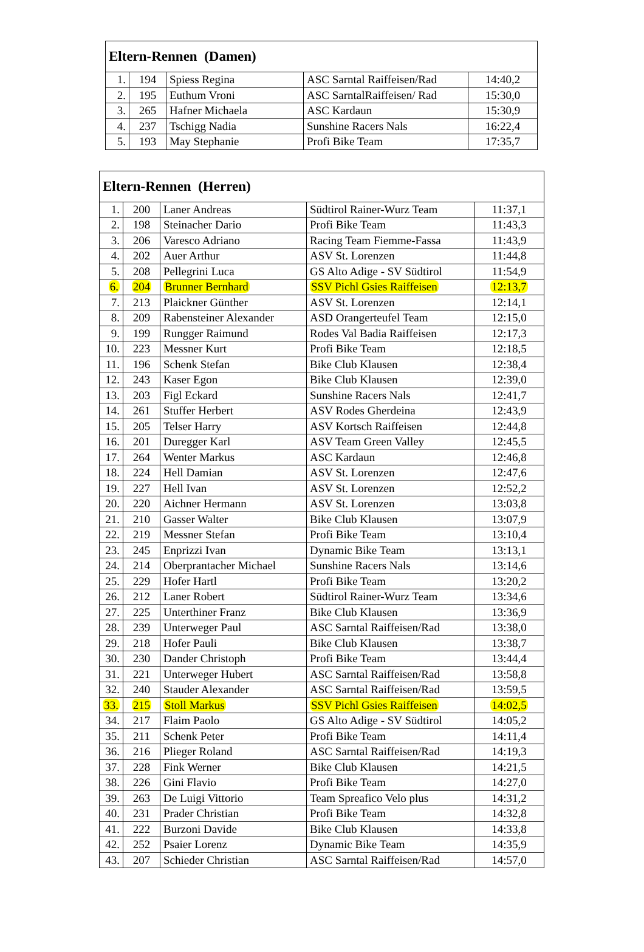| Eltern-Rennen (Damen) | | | | |
| --- | --- | --- | --- | --- |
| 1. | 194 | Spiess Regina | ASC Sarntal Raiffeisen/Rad | 14:40,2 |
| 2. | 195 | Euthum Vroni | ASC SarntalRaiffeisen/ Rad | 15:30,0 |
| 3. | 265 | Hafner Michaela | ASC Kardaun | 15:30,9 |
| 4. | 237 | Tschigg Nadia | Sunshine Racers Nals | 16:22,4 |
| 5. | 193 | May Stephanie | Profi Bike Team | 17:35,7 |
| Eltern-Rennen (Herren) | | | | |
| --- | --- | --- | --- | --- |
| 1. | 200 | Laner Andreas | Südtirol Rainer-Wurz Team | 11:37,1 |
| 2. | 198 | Steinacher Dario | Profi Bike Team | 11:43,3 |
| 3. | 206 | Varesco Adriano | Racing Team Fiemme-Fassa | 11:43,9 |
| 4. | 202 | Auer Arthur | ASV St. Lorenzen | 11:44,8 |
| 5. | 208 | Pellegrini Luca | GS Alto Adige - SV Südtirol | 11:54,9 |
| 6. | 204 | Brunner Bernhard | SSV Pichl Gsies Raiffeisen | 12:13,7 |
| 7. | 213 | Plaickner Günther | ASV St. Lorenzen | 12:14,1 |
| 8. | 209 | Rabensteiner Alexander | ASD Orangerteufel Team | 12:15,0 |
| 9. | 199 | Rungger Raimund | Rodes Val Badia Raiffeisen | 12:17,3 |
| 10. | 223 | Messner Kurt | Profi Bike Team | 12:18,5 |
| 11. | 196 | Schenk Stefan | Bike Club Klausen | 12:38,4 |
| 12. | 243 | Kaser Egon | Bike Club Klausen | 12:39,0 |
| 13. | 203 | Figl Eckard | Sunshine Racers Nals | 12:41,7 |
| 14. | 261 | Stuffer Herbert | ASV Rodes Gherdeina | 12:43,9 |
| 15. | 205 | Telser Harry | ASV Kortsch Raiffeisen | 12:44,8 |
| 16. | 201 | Duregger Karl | ASV Team Green Valley | 12:45,5 |
| 17. | 264 | Wenter Markus | ASC Kardaun | 12:46,8 |
| 18. | 224 | Hell Damian | ASV St. Lorenzen | 12:47,6 |
| 19. | 227 | Hell Ivan | ASV St. Lorenzen | 12:52,2 |
| 20. | 220 | Aichner Hermann | ASV St. Lorenzen | 13:03,8 |
| 21. | 210 | Gasser Walter | Bike Club Klausen | 13:07,9 |
| 22. | 219 | Messner Stefan | Profi Bike Team | 13:10,4 |
| 23. | 245 | Enprizzi Ivan | Dynamic Bike Team | 13:13,1 |
| 24. | 214 | Oberprantacher Michael | Sunshine Racers Nals | 13:14,6 |
| 25. | 229 | Hofer Hartl | Profi Bike Team | 13:20,2 |
| 26. | 212 | Laner Robert | Südtirol Rainer-Wurz Team | 13:34,6 |
| 27. | 225 | Unterthiner Franz | Bike Club Klausen | 13:36,9 |
| 28. | 239 | Unterweger Paul | ASC Sarntal Raiffeisen/Rad | 13:38,0 |
| 29. | 218 | Hofer Pauli | Bike Club Klausen | 13:38,7 |
| 30. | 230 | Dander Christoph | Profi Bike Team | 13:44,4 |
| 31. | 221 | Unterweger Hubert | ASC Sarntal Raiffeisen/Rad | 13:58,8 |
| 32. | 240 | Stauder Alexander | ASC Sarntal Raiffeisen/Rad | 13:59,5 |
| 33. | 215 | Stoll Markus | SSV Pichl Gsies Raiffeisen | 14:02,5 |
| 34. | 217 | Flaim Paolo | GS Alto Adige - SV Südtirol | 14:05,2 |
| 35. | 211 | Schenk Peter | Profi Bike Team | 14:11,4 |
| 36. | 216 | Plieger Roland | ASC Sarntal Raiffeisen/Rad | 14:19,3 |
| 37. | 228 | Fink Werner | Bike Club Klausen | 14:21,5 |
| 38. | 226 | Gini Flavio | Profi Bike Team | 14:27,0 |
| 39. | 263 | De Luigi Vittorio | Team Spreafico Velo plus | 14:31,2 |
| 40. | 231 | Prader Christian | Profi Bike Team | 14:32,8 |
| 41. | 222 | Burzoni Davide | Bike Club Klausen | 14:33,8 |
| 42. | 252 | Psaier Lorenz | Dynamic Bike Team | 14:35,9 |
| 43. | 207 | Schieder Christian | ASC Sarntal Raiffeisen/Rad | 14:57,0 |